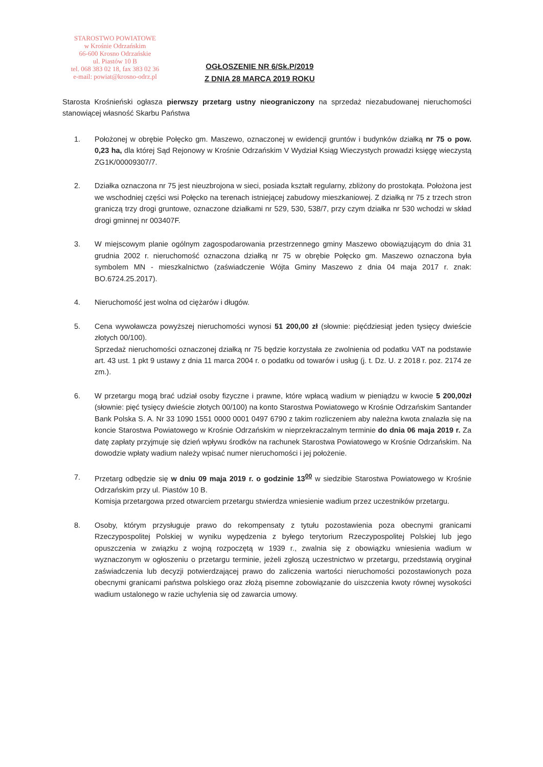STAROSTWO POWIATOWE
w Krośnie Odrzańskim
66-600 Krosno Odrzańskie
ul. Piastów 10 B
tel. 068 383 02 18, fax 383 02 36
e-mail: powiat@krosno-odrz.pl
OGŁOSZENIE NR 6/Sk.P/2019
Z DNIA 28 MARCA 2019 ROKU
Starosta Krośnieński ogłasza pierwszy przetarg ustny nieograniczony na sprzedaż niezabudowanej nieruchomości stanowiącej własność Skarbu Państwa
1. Położonej w obrębie Połęcko gm. Maszewo, oznaczonej w ewidencji gruntów i budynków działką nr 75 o pow. 0,23 ha, dla której Sąd Rejonowy w Krośnie Odrzańskim V Wydział Ksiąg Wieczystych prowadzi księgę wieczystą ZG1K/00009307/7.
2. Działka oznaczona nr 75 jest nieuzbrojona w sieci, posiada kształt regularny, zbliżony do prostokąta. Położona jest we wschodniej części wsi Połęcko na terenach istniejącej zabudowy mieszkaniowej. Z działką nr 75 z trzech stron graniczą trzy drogi gruntowe, oznaczone działkami nr 529, 530, 538/7, przy czym działka nr 530 wchodzi w skład drogi gminnej nr 003407F.
3. W miejscowym planie ogólnym zagospodarowania przestrzennego gminy Maszewo obowiązującym do dnia 31 grudnia 2002 r. nieruchomość oznaczona działką nr 75 w obrębie Połęcko gm. Maszewo oznaczona była symbolem MN - mieszkalnictwo (zaświadczenie Wójta Gminy Maszewo z dnia 04 maja 2017 r. znak: BO.6724.25.2017).
4. Nieruchomość jest wolna od ciężarów i długów.
5. Cena wywoławcza powyższej nieruchomości wynosi 51 200,00 zł (słownie: pięćdziesiąt jeden tysięcy dwieście złotych 00/100).
Sprzedaż nieruchomości oznaczonej działką nr 75 będzie korzystała ze zwolnienia od podatku VAT na podstawie art. 43 ust. 1 pkt 9 ustawy z dnia 11 marca 2004 r. o podatku od towarów i usług (j. t. Dz. U. z 2018 r. poz. 2174 ze zm.).
6. W przetargu mogą brać udział osoby fizyczne i prawne, które wpłacą wadium w pieniądzu w kwocie 5 200,00zł (słownie: pięć tysięcy dwieście złotych 00/100) na konto Starostwa Powiatowego w Krośnie Odrzańskim Santander Bank Polska S. A. Nr 33 1090 1551 0000 0001 0497 6790 z takim rozliczeniem aby należna kwota znalazła się na koncie Starostwa Powiatowego w Krośnie Odrzańskim w nieprzekraczalnym terminie do dnia 06 maja 2019 r. Za datę zapłaty przyjmuje się dzień wpływu środków na rachunek Starostwa Powiatowego w Krośnie Odrzańskim. Na dowodzie wpłaty wadium należy wpisać numer nieruchomości i jej położenie.
7. Przetarg odbędzie się w dniu 09 maja 2019 r. o godzinie 13<sup>00</sup> w siedzibie Starostwa Powiatowego w Krośnie Odrzańskim przy ul. Piastów 10 B.
Komisja przetargowa przed otwarciem przetargu stwierdza wniesienie wadium przez uczestników przetargu.
8. Osoby, którym przysługuje prawo do rekompensaty z tytułu pozostawienia poza obecnymi granicami Rzeczypospolitej Polskiej w wyniku wypędzenia z byłego terytorium Rzeczypospolitej Polskiej lub jego opuszczenia w związku z wojną rozpoczętą w 1939 r., zwalnia się z obowiązku wniesienia wadium w wyznaczonym w ogłoszeniu o przetargu terminie, jeżeli zgłoszą uczestnictwo w przetargu, przedstawią oryginał zaświadczenia lub decyzji potwierdzającej prawo do zaliczenia wartości nieruchomości pozostawionych poza obecnymi granicami państwa polskiego oraz złożą pisemne zobowiązanie do uiszczenia kwoty równej wysokości wadium ustalonego w razie uchylenia się od zawarcia umowy.